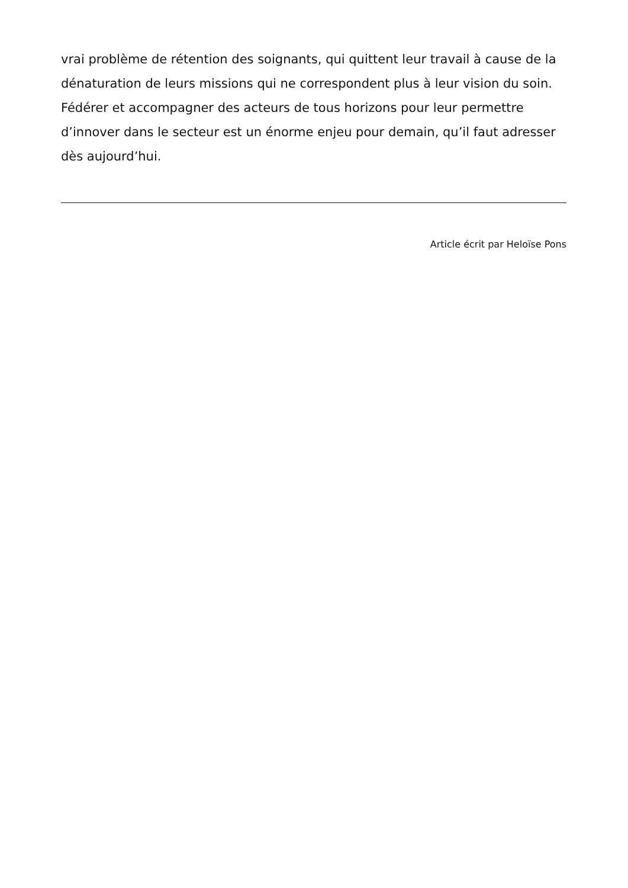vrai problème de rétention des soignants, qui quittent leur travail à cause de la dénaturation de leurs missions qui ne correspondent plus à leur vision du soin. Fédérer et accompagner des acteurs de tous horizons pour leur permettre d’innover dans le secteur est un énorme enjeu pour demain, qu’il faut adresser dès aujourd’hui.
Article écrit par Heloïse Pons